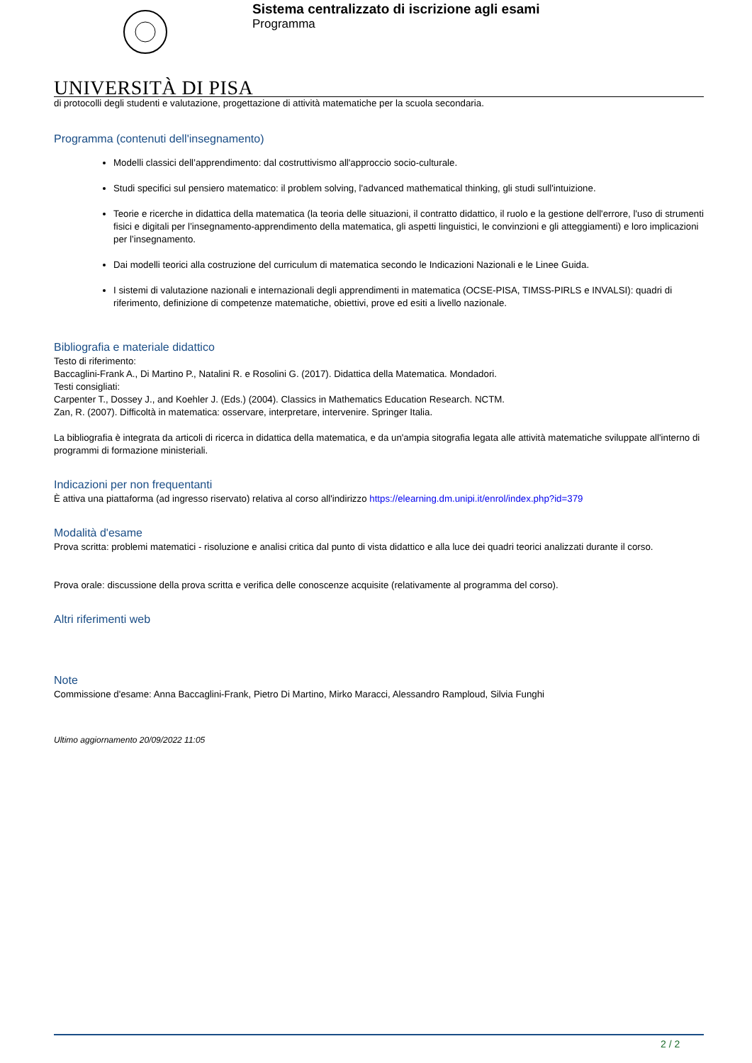UNIVERSITÀ DI PISA
Sistema centralizzato di iscrizione agli esami
Programma
di protocolli degli studenti e valutazione, progettazione di attività matematiche per la scuola secondaria.
Programma (contenuti dell'insegnamento)
Modelli classici dell’apprendimento: dal costruttivismo all'approccio socio-culturale.
Studi specifici sul pensiero matematico: il problem solving, l'advanced mathematical thinking, gli studi sull'intuizione.
Teorie e ricerche in didattica della matematica (la teoria delle situazioni, il contratto didattico, il ruolo e la gestione dell'errore, l'uso di strumenti fisici e digitali per l’insegnamento-apprendimento della matematica, gli aspetti linguistici, le convinzioni e gli atteggiamenti) e loro implicazioni per l’insegnamento.
Dai modelli teorici alla costruzione del curriculum di matematica secondo le Indicazioni Nazionali e le Linee Guida.
I sistemi di valutazione nazionali e internazionali degli apprendimenti in matematica (OCSE-PISA, TIMSS-PIRLS e INVALSI): quadri di riferimento, definizione di competenze matematiche, obiettivi, prove ed esiti a livello nazionale.
Bibliografia e materiale didattico
Testo di riferimento:
Baccaglini-Frank A., Di Martino P., Natalini R. e Rosolini G. (2017). Didattica della Matematica. Mondadori.
Testi consigliati:
Carpenter T., Dossey J., and Koehler J. (Eds.) (2004). Classics in Mathematics Education Research. NCTM.
Zan, R. (2007). Difficoltà in matematica: osservare, interpretare, intervenire. Springer Italia.
La bibliografia è integrata da articoli di ricerca in didattica della matematica, e da un'ampia sitografia legata alle attività matematiche sviluppate all'interno di programmi di formazione ministeriali.
Indicazioni per non frequentanti
È attiva una piattaforma (ad ingresso riservato) relativa al corso all'indirizzo https://elearning.dm.unipi.it/enrol/index.php?id=379
Modalità d'esame
Prova scritta: problemi matematici - risoluzione e analisi critica dal punto di vista didattico e alla luce dei quadri teorici analizzati durante il corso.
Prova orale: discussione della prova scritta e verifica delle conoscenze acquisite (relativamente al programma del corso).
Altri riferimenti web
Note
Commissione d'esame: Anna Baccaglini-Frank, Pietro Di Martino, Mirko Maracci, Alessandro Ramploud, Silvia Funghi
Ultimo aggiornamento 20/09/2022 11:05
2 / 2